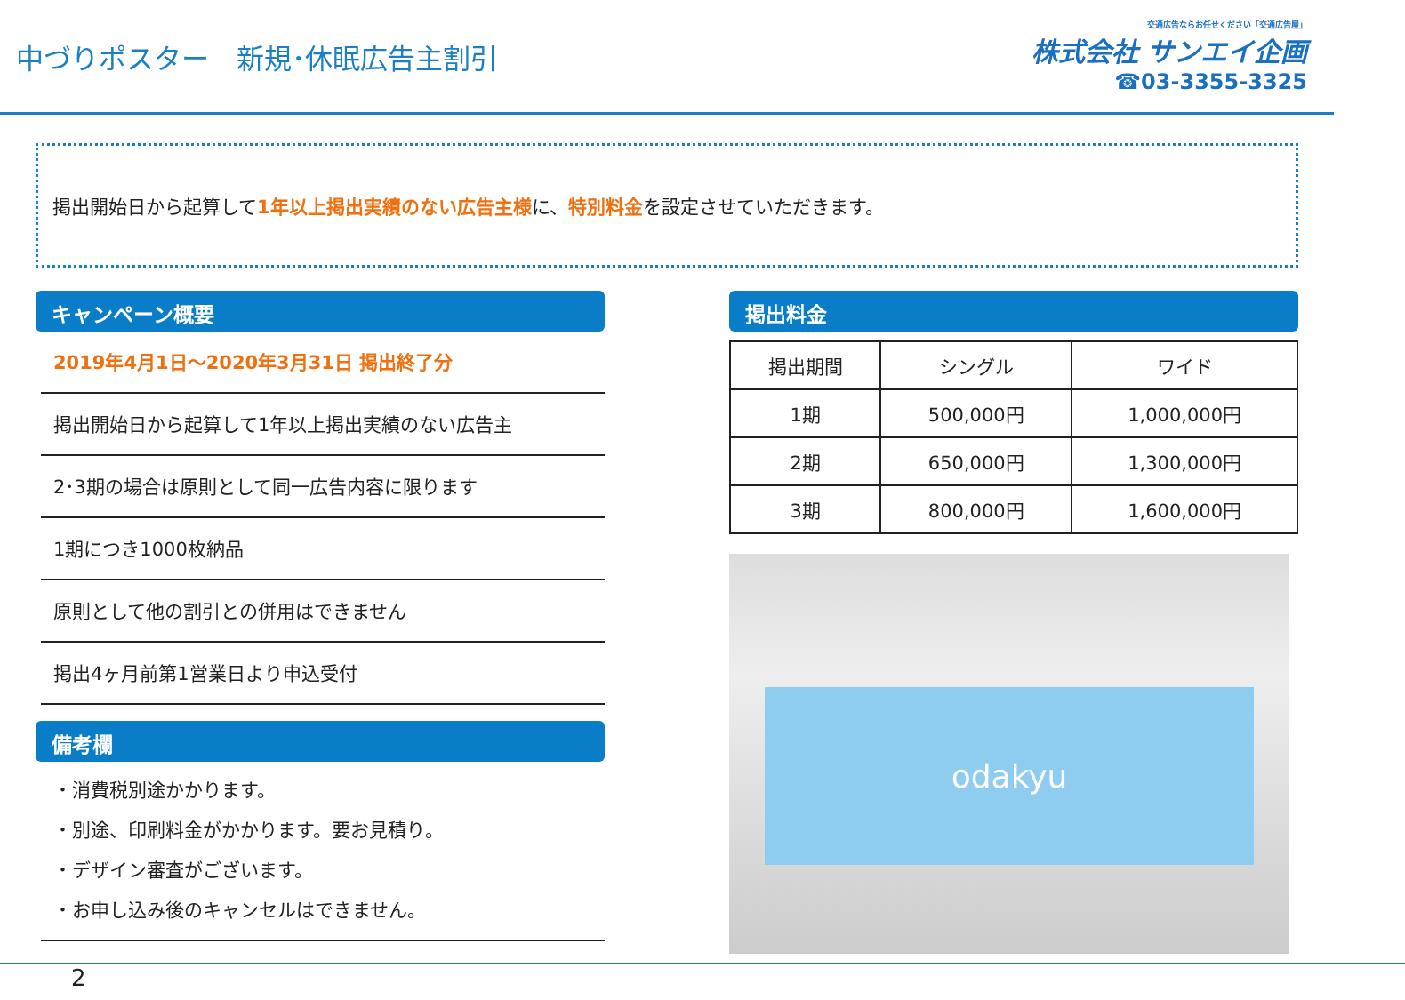中づりポスター　新規･休眠広告主割引
交通広告ならお任せください「交通広告屋」
株式会社 サンエイ企画
☎03-3355-3325
掲出開始日から起算して1年以上掲出実績のない広告主様に、特別料金を設定させていただきます。
キャンペーン概要
2019年4月1日～2020年3月31日 掲出終了分
掲出開始日から起算して1年以上掲出実績のない広告主
2･3期の場合は原則として同一広告内容に限ります
1期につき1000枚納品
原則として他の割引との併用はできません
掲出4ヶ月前第1営業日より申込受付
備考欄
・消費税別途かかります。
・別途、印刷料金がかかります。要お見積り。
・デザイン審査がございます。
・お申し込み後のキャンセルはできません。
掲出料金
| 掲出期間 | シングル | ワイド |
| --- | --- | --- |
| 1期 | 500,000円 | 1,000,000円 |
| 2期 | 650,000円 | 1,300,000円 |
| 3期 | 800,000円 | 1,600,000円 |
odakyu
2